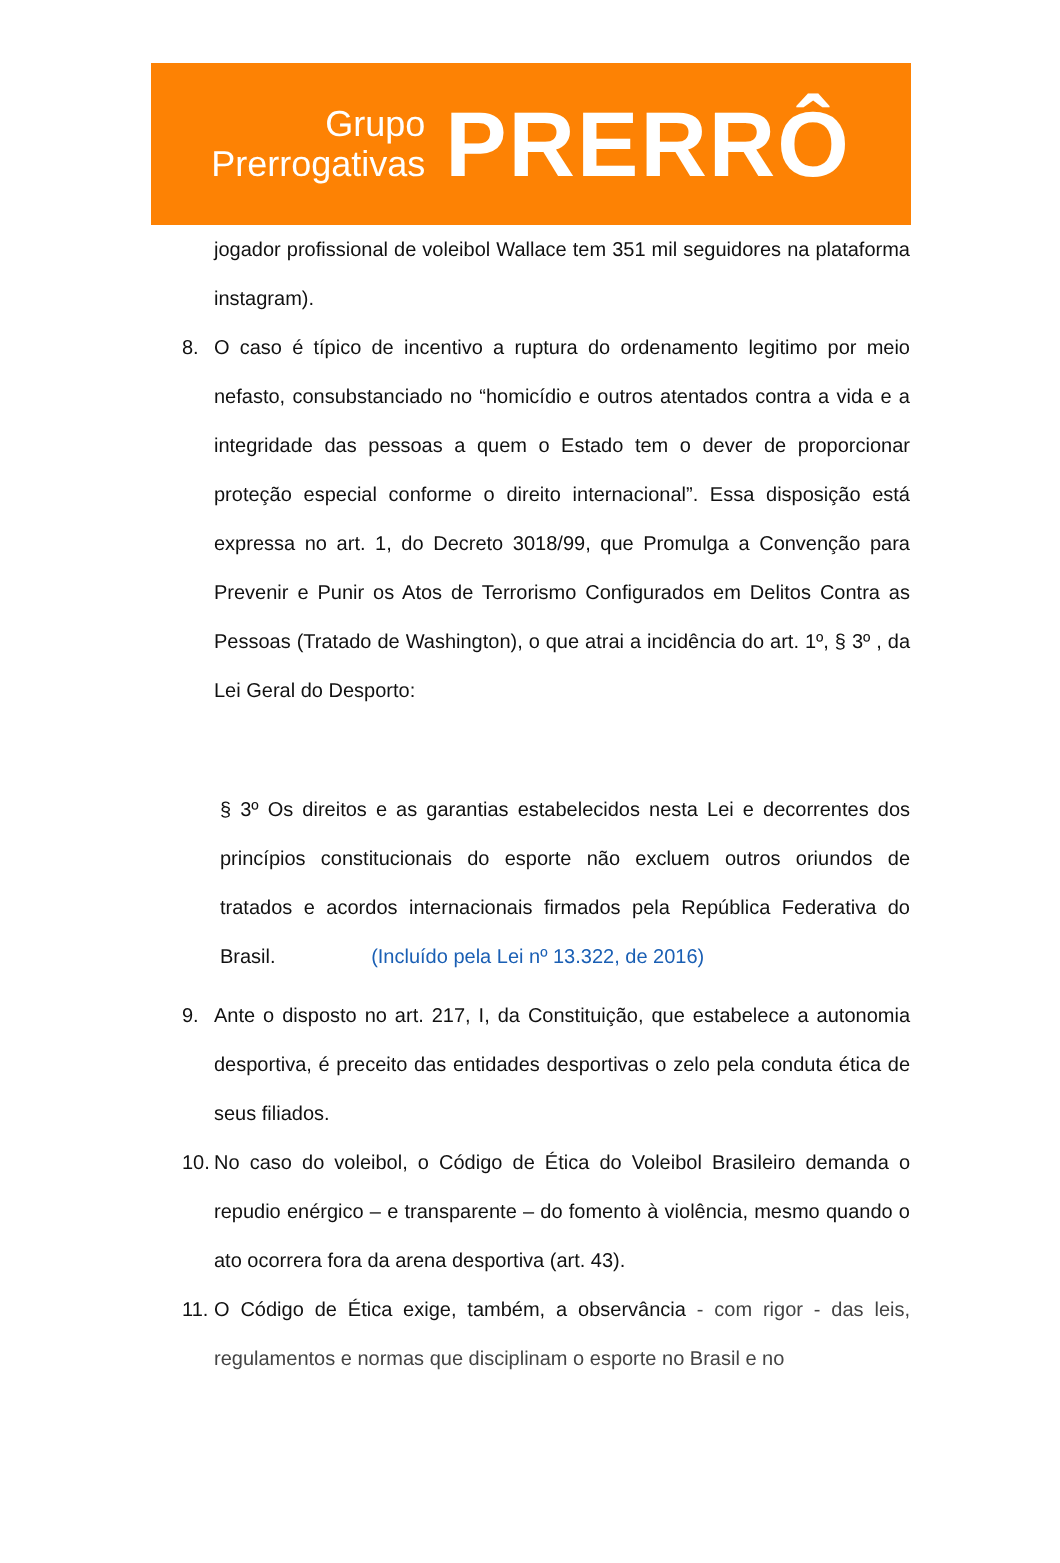Grupo
Prerrogativas
PRERRÔ
jogador profissional de voleibol Wallace tem 351 mil seguidores na plataforma instagram).
8. O caso é típico de incentivo a ruptura do ordenamento legitimo por meio nefasto, consubstanciado no “homicídio e outros atentados contra a vida e a integridade das pessoas a quem o Estado tem o dever de proporcionar proteção especial conforme o direito internacional”. Essa disposição está expressa no art. 1, do Decreto 3018/99, que Promulga a Convenção para Prevenir e Punir os Atos de Terrorismo Configurados em Delitos Contra as Pessoas (Tratado de Washington), o que atrai a incidência do art. 1º, § 3º , da Lei Geral do Desporto:
§ 3º Os direitos e as garantias estabelecidos nesta Lei e decorrentes dos princípios constitucionais do esporte não excluem outros oriundos de tratados e acordos internacionais firmados pela República Federativa do Brasil. (Incluído pela Lei nº 13.322, de 2016)
9. Ante o disposto no art. 217, I, da Constituição, que estabelece a autonomia desportiva, é preceito das entidades desportivas o zelo pela conduta ética de seus filiados.
10.
No caso do voleibol, o Código de Ética do Voleibol Brasileiro demanda o repudio enérgico – e transparente – do fomento à violência, mesmo quando o ato ocorrera fora da arena desportiva (art. 43).
11.
O Código de Ética exige, também, a observância - com rigor - das leis, regulamentos e normas que disciplinam o esporte no Brasil e no